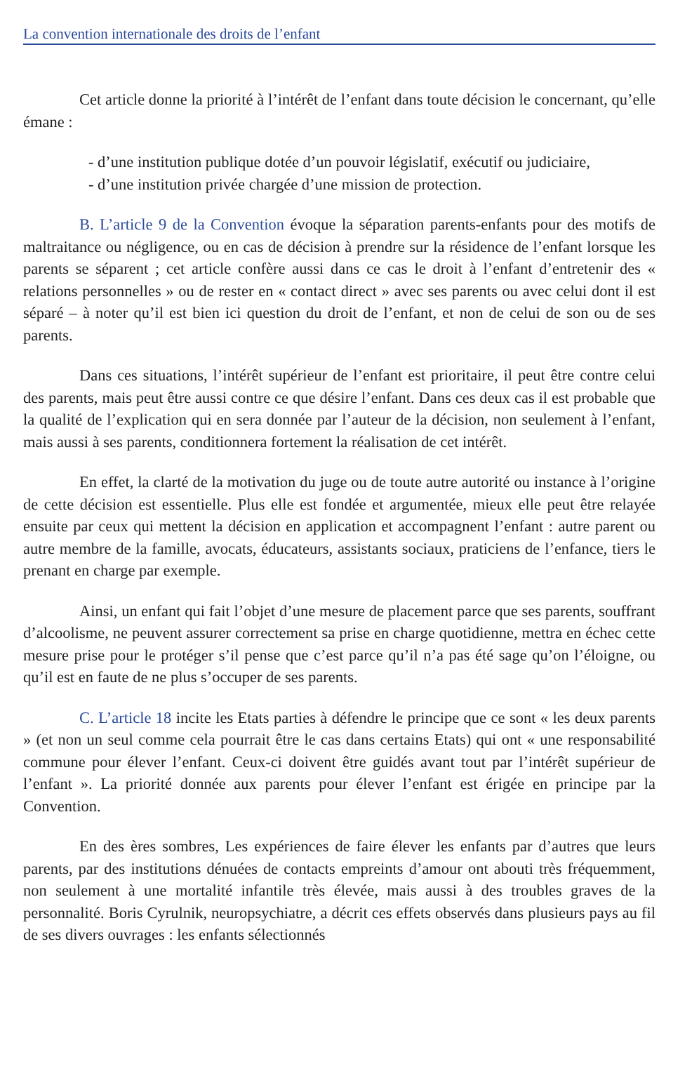La convention internationale des droits de l’enfant
Cet article donne la priorité à l’intérêt de l’enfant dans toute décision le concernant, qu’elle émane :
- d’une institution publique dotée d’un pouvoir législatif, exécutif ou judiciaire,
- d’une institution privée chargée d’une mission de protection.
B. L’article 9 de la Convention évoque la séparation parents-enfants pour des motifs de maltraitance ou négligence, ou en cas de décision à prendre sur la résidence de l’enfant lorsque les parents se séparent ; cet article confère aussi dans ce cas le droit à l’enfant d’entretenir des « relations personnelles » ou de rester en « contact direct » avec ses parents ou avec celui dont il est séparé – à noter qu’il est bien ici question du droit de l’enfant, et non de celui de son ou de ses parents.
Dans ces situations, l’intérêt supérieur de l’enfant est prioritaire, il peut être contre celui des parents, mais peut être aussi contre ce que désire l’enfant. Dans ces deux cas il est probable que la qualité de l’explication qui en sera donnée par l’auteur de la décision, non seulement à l’enfant, mais aussi à ses parents, conditionnera fortement la réalisation de cet intérêt.
En effet, la clarté de la motivation du juge ou de toute autre autorité ou instance à l’origine de cette décision est essentielle. Plus elle est fondée et argumentée, mieux elle peut être relayée ensuite par ceux qui mettent la décision en application et accompagnent l’enfant : autre parent ou autre membre de la famille, avocats, éducateurs, assistants sociaux, praticiens de l’enfance, tiers le prenant en charge par exemple.
Ainsi, un enfant qui fait l’objet d’une mesure de placement parce que ses parents, souffrant d’alcoolisme, ne peuvent assurer correctement sa prise en charge quotidienne, mettra en échec cette mesure prise pour le protéger s’il pense que c’est parce qu’il n’a pas été sage qu’on l’éloigne, ou qu’il est en faute de ne plus s’occuper de ses parents.
C. L’article 18 incite les Etats parties à défendre le principe que ce sont « les deux parents » (et non un seul comme cela pourrait être le cas dans certains Etats) qui ont « une responsabilité commune pour élever l’enfant. Ceux-ci doivent être guidés avant tout par l’intérêt supérieur de l’enfant ». La priorité donnée aux parents pour élever l’enfant est érigée en principe par la Convention.
En des ères sombres, Les expériences de faire élever les enfants par d’autres que leurs parents, par des institutions dénuées de contacts empreints d’amour ont abouti très fréquemment, non seulement à une mortalité infantile très élevée, mais aussi à des troubles graves de la personnalité. Boris Cyrulnik, neuropsychiatre, a décrit ces effets observés dans plusieurs pays au fil de ses divers ouvrages : les enfants sélectionnés